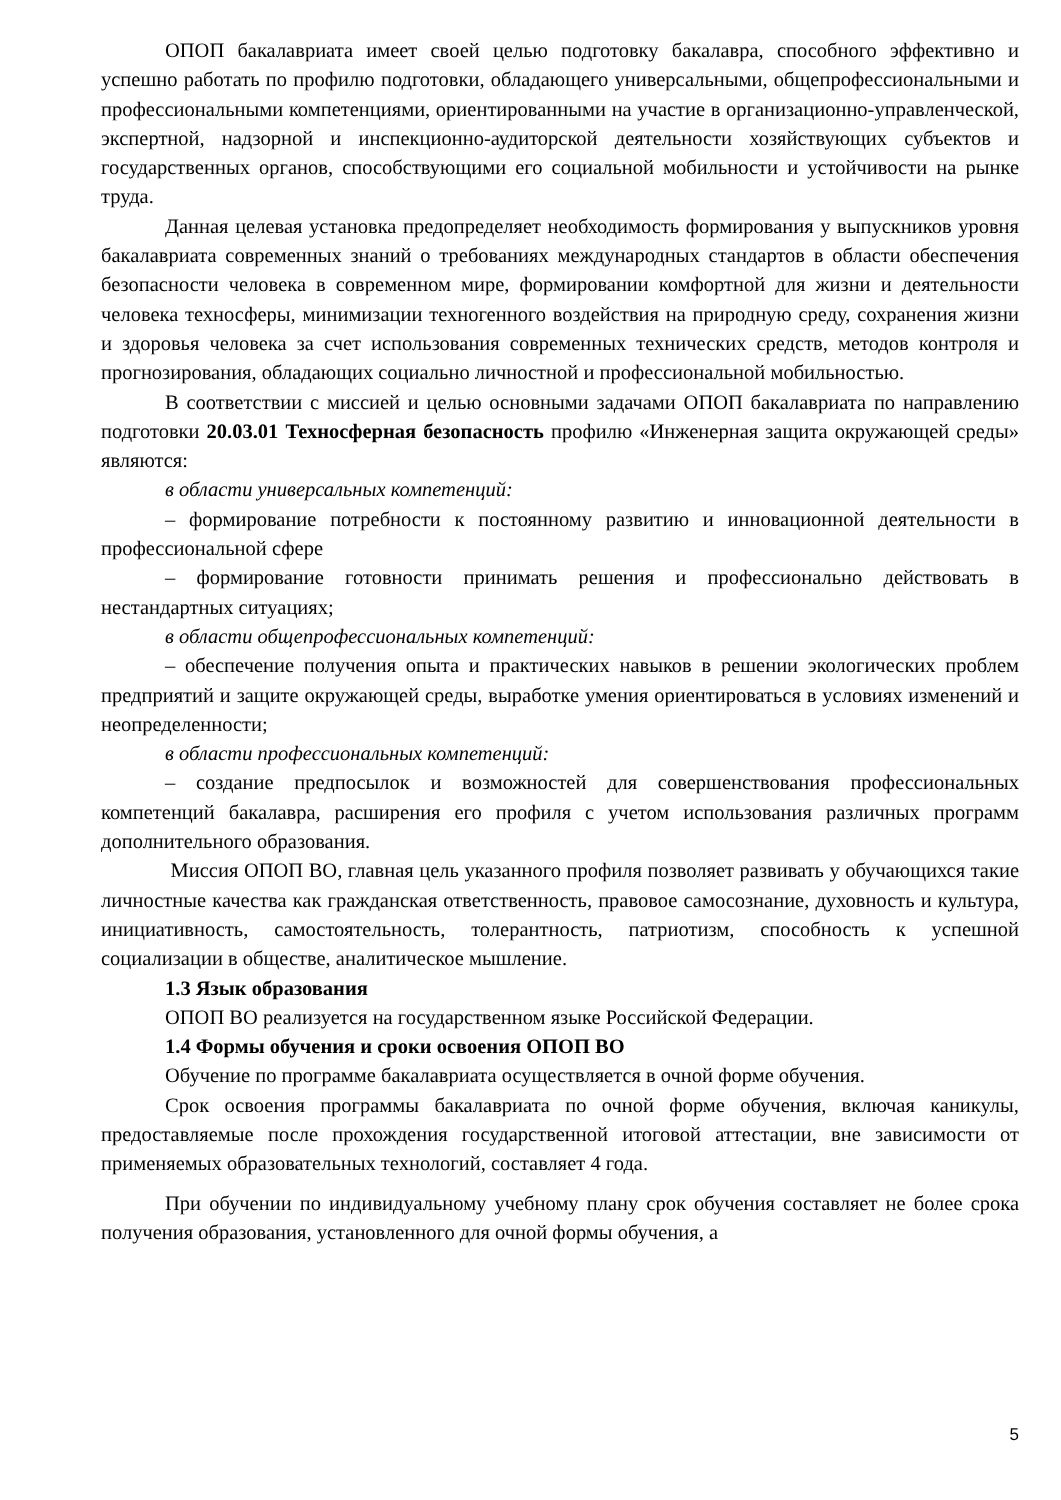ОПОП бакалавриата имеет своей целью подготовку бакалавра, способного эффективно и успешно работать по профилю подготовки, обладающего универсальными, общепрофессиональными и профессиональными компетенциями, ориентированными на участие в организационно-управленческой, экспертной, надзорной и инспекционно-аудиторской деятельности хозяйствующих субъектов и государственных органов, способствующими его социальной мобильности и устойчивости на рынке труда.
Данная целевая установка предопределяет необходимость формирования у выпускников уровня бакалавриата современных знаний о требованиях международных стандартов в области обеспечения безопасности человека в современном мире, формировании комфортной для жизни и деятельности человека техносферы, минимизации техногенного воздействия на природную среду, сохранения жизни и здоровья человека за счет использования современных технических средств, методов контроля и прогнозирования, обладающих социально личностной и профессиональной мобильностью.
В соответствии с миссией и целью основными задачами ОПОП бакалавриата по направлению подготовки 20.03.01 Техносферная безопасность профилю «Инженерная защита окружающей среды» являются:
в области универсальных компетенций:
– формирование потребности к постоянному развитию и инновационной деятельности в профессиональной сфере
– формирование готовности принимать решения и профессионально действовать в нестандартных ситуациях;
в области общепрофессиональных компетенций:
– обеспечение получения опыта и практических навыков в решении экологических проблем предприятий и защите окружающей среды, выработке умения ориентироваться в условиях изменений и неопределенности;
в области профессиональных компетенций:
– создание предпосылок и возможностей для совершенствования профессиональных компетенций бакалавра, расширения его профиля с учетом использования различных программ дополнительного образования.
Миссия ОПОП ВО, главная цель указанного профиля позволяет развивать у обучающихся такие личностные качества как гражданская ответственность, правовое самосознание, духовность и культура, инициативность, самостоятельность, толерантность, патриотизм, способность к успешной социализации в обществе, аналитическое мышление.
1.3 Язык образования
ОПОП ВО реализуется на государственном языке Российской Федерации.
1.4 Формы обучения и сроки освоения ОПОП ВО
Обучение по программе бакалавриата осуществляется в очной форме обучения.
Срок освоения программы бакалавриата по очной форме обучения, включая каникулы, предоставляемые после прохождения государственной итоговой аттестации, вне зависимости от применяемых образовательных технологий, составляет 4 года.
При обучении по индивидуальному учебному плану срок обучения составляет не более срока получения образования, установленного для очной формы обучения, а
5